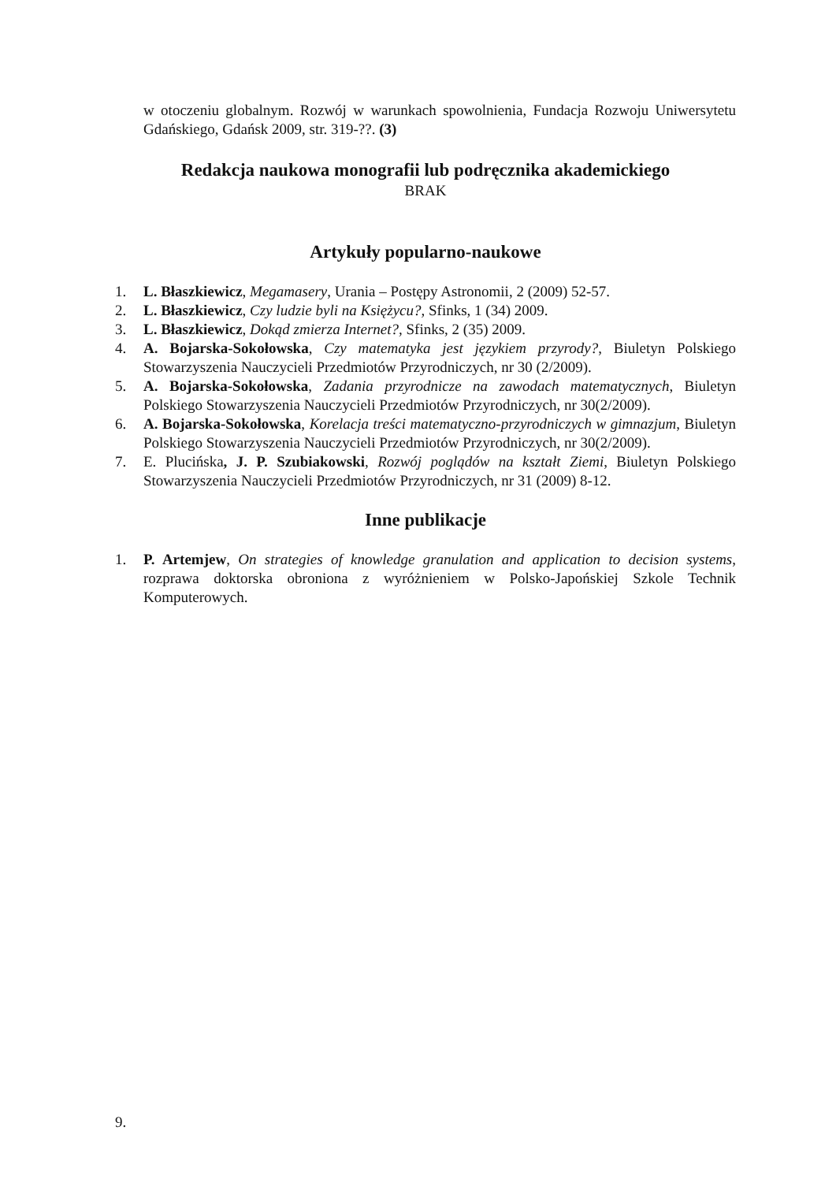w otoczeniu globalnym. Rozwój w warunkach spowolnienia, Fundacja Rozwoju Uniwersytetu Gdańskiego, Gdańsk 2009, str. 319-??. (3)
Redakcja naukowa monografii lub podręcznika akademickiego
BRAK
Artykuły popularno-naukowe
1. L. Błaszkiewicz, Megamasery, Urania – Postępy Astronomii, 2 (2009) 52-57.
2. L. Błaszkiewicz, Czy ludzie byli na Księżycu?, Sfinks, 1 (34) 2009.
3. L. Błaszkiewicz, Dokąd zmierza Internet?, Sfinks, 2 (35) 2009.
4. A. Bojarska-Sokołowska, Czy matematyka jest językiem przyrody?, Biuletyn Polskiego Stowarzyszenia Nauczycieli Przedmiotów Przyrodniczych, nr 30 (2/2009).
5. A. Bojarska-Sokołowska, Zadania przyrodnicze na zawodach matematycznych, Biuletyn Polskiego Stowarzyszenia Nauczycieli Przedmiotów Przyrodniczych, nr 30(2/2009).
6. A. Bojarska-Sokołowska, Korelacja treści matematyczno-przyrodniczych w gimnazjum, Biuletyn Polskiego Stowarzyszenia Nauczycieli Przedmiotów Przyrodniczych, nr 30(2/2009).
7. E. Plucińska, J. P. Szubiakowski, Rozwój poglądów na kształt Ziemi, Biuletyn Polskiego Stowarzyszenia Nauczycieli Przedmiotów Przyrodniczych, nr 31 (2009) 8-12.
Inne publikacje
1. P. Artemjew, On strategies of knowledge granulation and application to decision systems, rozprawa doktorska obroniona z wyróżnieniem w Polsko-Japońskiej Szkole Technik Komputerowych.
9.